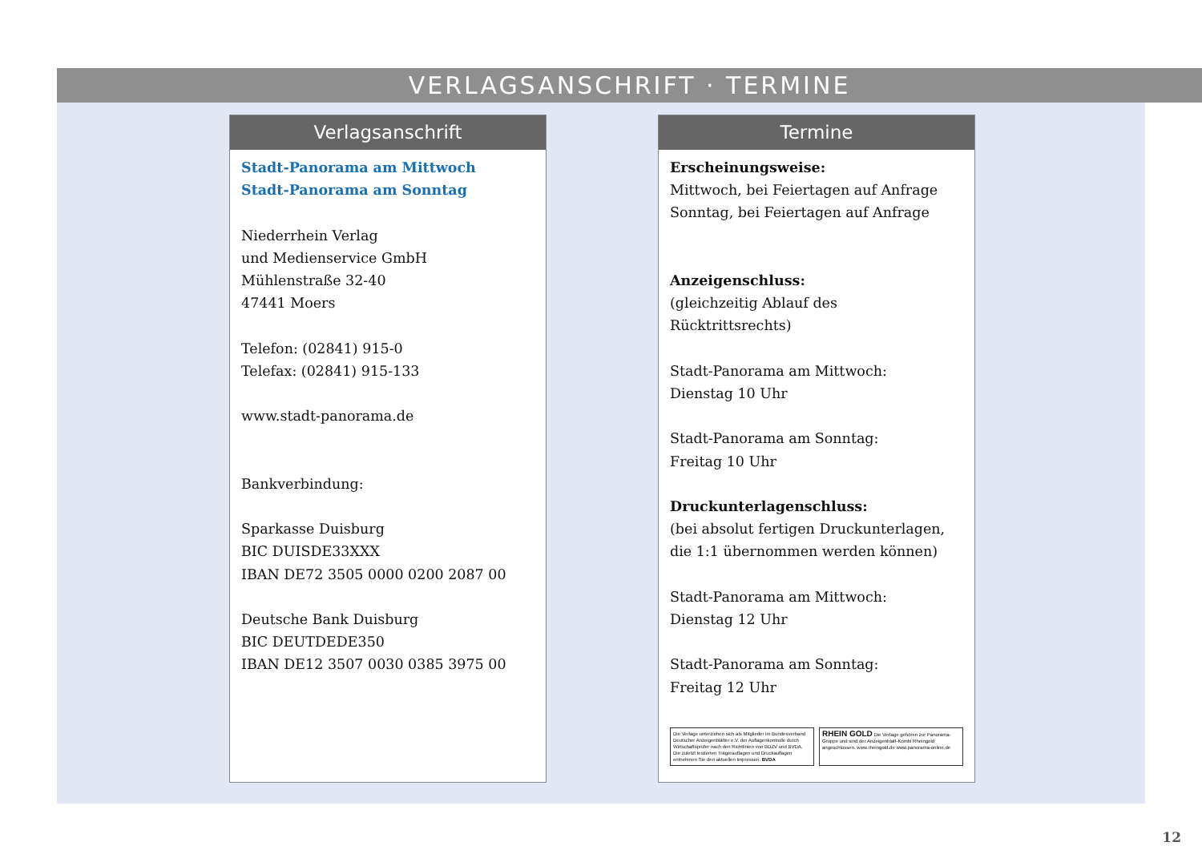VERLAGSANSCHRIFT · TERMINE
Verlagsanschrift
Stadt-Panorama am Mittwoch
Stadt-Panorama am Sonntag
Niederrhein Verlag
und Medienservice GmbH
Mühlenstraße 32-40
47441 Moers
Telefon: (02841) 915-0
Telefax: (02841) 915-133
www.stadt-panorama.de
Bankverbindung:
Sparkasse Duisburg
BIC DUISDE33XXX
IBAN DE72 3505 0000 0200 2087 00
Deutsche Bank Duisburg
BIC DEUTDEDE350
IBAN DE12 3507 0030 0385 3975 00
Termine
Erscheinungsweise:
Mittwoch, bei Feiertagen auf Anfrage
Sonntag, bei Feiertagen auf Anfrage
Anzeigenschluss:
(gleichzeitig Ablauf des Rücktrittsrechts)
Stadt-Panorama am Mittwoch:
Dienstag 10 Uhr
Stadt-Panorama am Sonntag:
Freitag 10 Uhr
Druckunterlagenschluss:
(bei absolut fertigen Druckunterlagen, die 1:1 übernommen werden können)
Stadt-Panorama am Mittwoch:
Dienstag 12 Uhr
Stadt-Panorama am Sonntag:
Freitag 12 Uhr
Die Verlage unterziehen sich als Mitglieder im Bundesverband Deutscher Anzeigenblätter e.V. der Auflagenkontrolle durch Wirtschaftsprüfer nach den Richtlinien von BDZV und BVDA. Die zuletzt testierten Trägerauflagen und Druckauflagen entnehmen Sie den aktuellen Impressen. BVDA
RHEIN GOLD Die Verlage gehören zur Panorama-Gruppe und sind der Anzeigenblatt-Kombi Rheingold angeschlossen. www.rheingold.de www.panorama-online.de
12